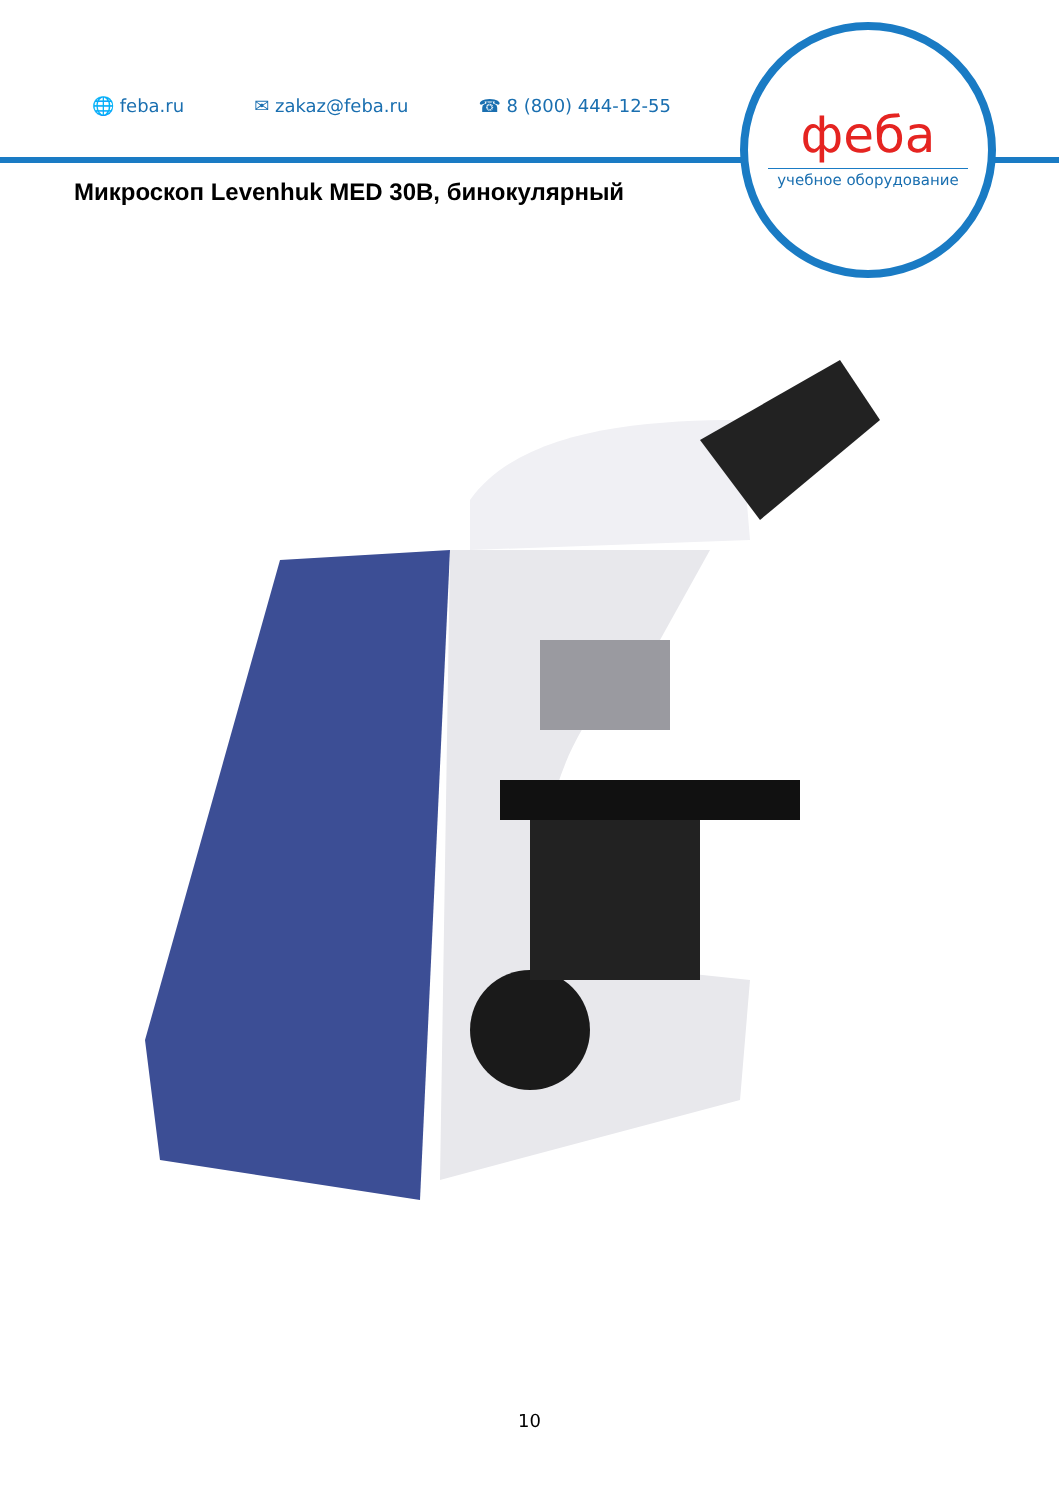🌐 feba.ru ✉ zakaz@feba.ru ☎ 8 (800) 444-12-55
феба
учебное оборудование
Микроскоп Levenhuk MED 30B, бинокулярный
10